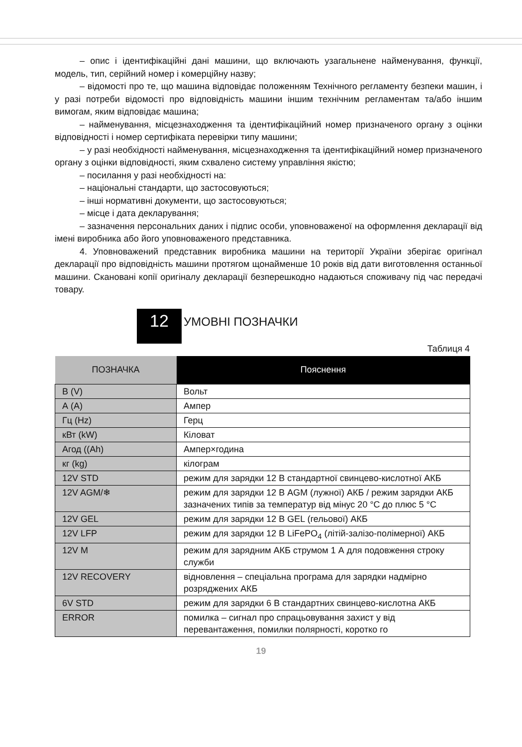– опис і ідентифікаційні дані машини, що включають узагальнене найменування, функції, модель, тип, серійний номер і комерційну назву;
– відомості про те, що машина відповідає положенням Технічного регламенту безпеки машин, і у разі потреби відомості про відповідність машини іншим технічним регламентам та/або іншим вимогам, яким відповідає машина;
– найменування, місцезнаходження та ідентифікаційний номер призначеного органу з оцінки відповідності і номер сертифіката перевірки типу машини;
– у разі необхідності найменування, місцезнаходження та ідентифікаційний номер призначеного органу з оцінки відповідності, яким схвалено систему управління якістю;
– посилання у разі необхідності на:
– національні стандарти, що застосовуються;
– інші нормативні документи, що застосовуються;
– місце і дата декларування;
– зазначення персональних даних і підпис особи, уповноваженої на оформлення декларації від імені виробника або його уповноваженого представника.
4. Уповноважений представник виробника машини на території України зберігає оригінал декларації про відповідність машини протягом щонайменше 10 років від дати виготовлення останньої машини. Скановані копії оригіналу декларації безперешкодно надаються споживачу під час передачі товару.
12 УМОВНІ ПОЗНАЧКИ
Таблиця 4
| ПОЗНАЧКА | Пояснення |
| --- | --- |
| В (V) | Вольт |
| А (A) | Ампер |
| Гц (Hz) | Герц |
| кВт (kW) | Кіловат |
| Агод ((Ah) | Ампер×година |
| кг (kg) | кілограм |
| 12V STD | режим для зарядки 12 В стандартної свинцево-кислотної АКБ |
| 12V AGM/❄ | режим для зарядки 12 В AGM (лужної) АКБ / режим зарядки АКБ зазначених типів за температур від мінус 20 °C до плюс 5 °C |
| 12V GEL | режим для зарядки 12 В GEL (гельової) АКБ |
| 12V LFP | режим для зарядки 12 В LiFePO<sub>4</sub> (літій-залізо-полімерної) АКБ |
| 12V M | режим для зарядним АКБ струмом 1 А для подовження строку служби |
| 12V RECOVERY | відновлення – спеціальна програма для зарядки надмірно розряджених АКБ |
| 6V STD | режим для зарядки 6 В стандартних свинцево-кислотна АКБ |
| ERROR | помилка – сигнал про спрацьовування захист у від перевантаження, помилки полярності, коротко го |
19